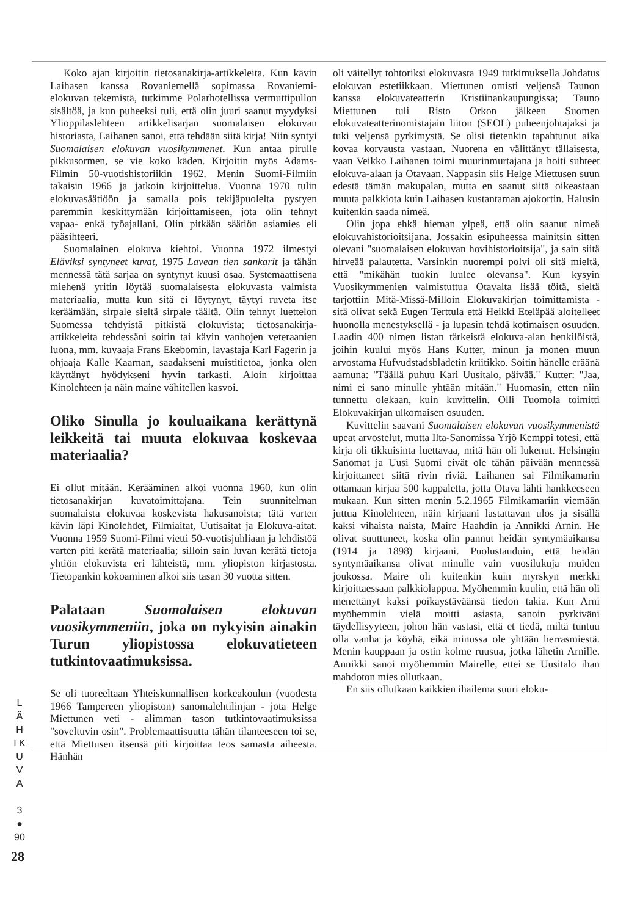Koko ajan kirjoitin tietosanakirja-artikkeleita. Kun kävin Laihasen kanssa Rovaniemellä sopimassa Rovaniemi-elokuvan tekemistä, tutkimme Polarhotellissa vermuttipullon sisältöä, ja kun puheeksi tuli, että olin juuri saanut myydyksi Ylioppilaslehteen artikkelisarjan suomalaisen elokuvan historiasta, Laihanen sanoi, että tehdään siitä kirja! Niin syntyi Suomalaisen elokuvan vuosikymmenet. Kun antaa pirulle pikkusormen, se vie koko käden. Kirjoitin myös Adams-Filmin 50-vuotishistoriikin 1962. Menin Suomi-Filmiin takaisin 1966 ja jatkoin kirjoittelua. Vuonna 1970 tulin elokuvasäätiöön ja samalla pois tekijäpuolelta pystyen paremmin keskittymään kirjoittamiseen, jota olin tehnyt vapaa- enkä työajallani. Olin pitkään säätiön asiamies eli pääsihteeri.
Suomalainen elokuva kiehtoi. Vuonna 1972 ilmestyi Eläviksi syntyneet kuvat, 1975 Lavean tien sankarit ja tähän mennessä tätä sarjaa on syntynyt kuusi osaa. Systemaattisena miehenä yritin löytää suomalaisesta elokuvasta valmista materiaalia, mutta kun sitä ei löytynyt, täytyi ruveta itse keräämään, sirpale sieltä sirpale täältä. Olin tehnyt luettelon Suomessa tehdyistä pitkistä elokuvista; tietosanakirja-artikkeleita tehdessäni soitin tai kävin vanhojen veteraanien luona, mm. kuvaaja Frans Ekebomin, lavastaja Karl Fagerin ja ohjaaja Kalle Kaarnan, saadakseni muistitietoa, jonka olen käyttänyt hyödykseni hyvin tarkasti. Aloin kirjoittaa Kinolehteen ja näin maine vähitellen kasvoi.
Oliko Sinulla jo kouluaikana kerättynä leikkeitä tai muuta elokuvaa koskevaa materiaalia?
Ei ollut mitään. Kerääminen alkoi vuonna 1960, kun olin tietosanakirjan kuvatoimittajana. Tein suunnitelman suomalaista elokuvaa koskevista hakusanoista; tätä varten kävin läpi Kinolehdet, Filmiaitat, Uutisaitat ja Elokuva-aitat. Vuonna 1959 Suomi-Filmi vietti 50-vuotisjuhliaan ja lehdistöä varten piti kerätä materiaalia; silloin sain luvan kerätä tietoja yhtiön elokuvista eri lähteistä, mm. yliopiston kirjastosta. Tietopankin kokoaminen alkoi siis tasan 30 vuotta sitten.
Palataan Suomalaisen elokuvan vuosikymmeniin, joka on nykyisin ainakin Turun yliopistossa elokuvatieteen tutkintovaatimuksissa.
Se oli tuoreeltaan Yhteiskunnallisen korkeakoulun (vuodesta 1966 Tampereen yliopiston) sanomalehtilinjan - jota Helge Miettunen veti - alimman tason tutkintovaatimuksissa "soveltuvin osin". Problemaattisuutta tähän tilanteeseen toi se, että Miettusen itsensä piti kirjoittaa teos samasta aiheesta. Hänhän
oli väitellyt tohtoriksi elokuvasta 1949 tutkimuksella Johdatus elokuvan estetiikkaan. Miettunen omisti veljensä Taunon kanssa elokuvateatterin Kristiinankaupungissa; Tauno Miettunen tuli Risto Orkon jälkeen Suomen elokuvateatterinomistajain liiton (SEOL) puheenjohtajaksi ja tuki veljensä pyrkimystä. Se olisi tietenkin tapahtunut aika kovaa korvausta vastaan. Nuorena en välittänyt tällaisesta, vaan Veikko Laihanen toimi muurinmurtajana ja hoiti suhteet elokuva-alaan ja Otavaan. Nappasin siis Helge Miettusen suun edestä tämän makupalan, mutta en saanut siitä oikeastaan muuta palkkiota kuin Laihasen kustantaman ajokortin. Halusin kuitenkin saada nimeä.
Olin jopa ehkä hieman ylpeä, että olin saanut nimeä elokuvahistorioitsijana. Jossakin esipuheessa mainitsin sitten olevani "suomalaisen elokuvan hovihistorioitsija", ja sain siitä hirveää palautetta. Varsinkin nuorempi polvi oli sitä mieltä, että "mikähän tuokin luulee olevansa". Kun kysyin Vuosikymmenien valmistuttua Otavalta lisää töitä, sieltä tarjottiin Mitä-Missä-Milloin Elokuvakirjan toimittamista - sitä olivat sekä Eugen Terttula että Heikki Eteläpää aloitelleet huonolla menestyksellä - ja lupasin tehdä kotimaisen osuuden. Laadin 400 nimen listan tärkeistä elokuva-alan henkilöistä, joihin kuului myös Hans Kutter, minun ja monen muun arvostama Hufvudstadsbladetin kriitikko. Soitin hänelle eräänä aamuna: "Täällä puhuu Kari Uusitalo, päivää." Kutter: "Jaa, nimi ei sano minulle yhtään mitään." Huomasin, etten niin tunnettu olekaan, kuin kuvittelin. Olli Tuomola toimitti Elokuvakirjan ulkomaisen osuuden.
Kuvittelin saavani Suomalaisen elokuvan vuosikymmenistä upeat arvostelut, mutta Ilta-Sanomissa Yrjö Kemppi totesi, että kirja oli tikkuisinta luettavaa, mitä hän oli lukenut. Helsingin Sanomat ja Uusi Suomi eivät ole tähän päivään mennessä kirjoittaneet siitä rivin riviä. Laihanen sai Filmikamarin ottamaan kirjaa 500 kappaletta, jotta Otava lähti hankkeeseen mukaan. Kun sitten menin 5.2.1965 Filmikamariin viemään juttua Kinolehteen, näin kirjaani lastattavan ulos ja sisällä kaksi vihaista naista, Maire Haahdin ja Annikki Arnin. He olivat suuttuneet, koska olin pannut heidän syntymäaikansa (1914 ja 1898) kirjaani. Puolustauduin, että heidän syntymäaikansa olivat minulle vain vuosilukuja muiden joukossa. Maire oli kuitenkin kuin myrskyn merkki kirjoittaessaan palkkiolappua. Myöhemmin kuulin, että hän oli menettänyt kaksi poikaystäväänsä tiedon takia. Kun Arni myöhemmin vielä moitti asiasta, sanoin pyrkiväni täydellisyyteen, johon hän vastasi, että et tiedä, miltä tuntuu olla vanha ja köyhä, eikä minussa ole yhtään herrasmiestä. Menin kauppaan ja ostin kolme ruusua, jotka lähetin Arnille. Annikki sanoi myöhemmin Mairelle, ettei se Uusitalo ihan mahdoton mies ollutkaan.
En siis ollutkaan kaikkien ihailema suuri eloku-
L Ä H I K U V A
3 ● 90
28